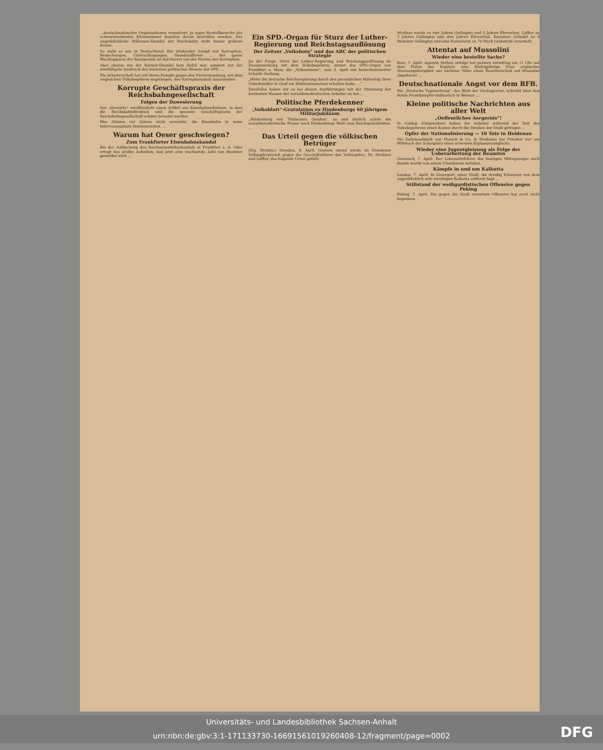…deutschnationalen Organisationen verpulvert, ja sogar Bordellbesuche der schwarzweißroten Ehrenmänner konnten davon bestritten werden. Der augenblickliche Millionen-Skandal der Reichsbahn zieht immer größere Kreise.
So sieht es aus in Deutschland: Ein stinkender Sumpf von Korruption, Bestechungen, Unterschlagungen, Skandalaffären! … der ganze Machtapparat der Bourgeoisie ist durchsetzt von der Fäulnis der Korruption.
Aber ebenso wie der Barmat-Skandal kein Zufall war, sondern nur der sinnfälligste Ausdruck des innersten politischen Wesens der SPD. …
Die Arbeiterschaft hat mit ihrem Kampfe gegen den Fürstenraubzug, mit dem siegreichen Volksbegehren angefangen, den Korruptionsstall auszumisten.
Korrupte Geschäftspraxis der Reichsbahngesellschaft
Folgen der Dawesierung
Der „Vorwärts“ veröffentlicht einen Artikel aus Eisenbahnerkreisen, in dem die Reichsbahndirektion und die gesamte Geschäftspraxis der Reichsbahngesellschaft schwer belastet werden.
Was Stinnes vor Jahren nicht erreichte, die Eisenbahn in seine Interessensphäre hineinzuziehen, …
Warum hat Oeser geschwiegen?
Zum Frankfurter Eisenbahnskandal
Bei der Aufdeckung des Reichseisenbahnskandals in Frankfurt a. d. Oder erregt das größte Aufsehen, daß jetzt eine wachsende Zahl von Beamten gemeldet wird …
Ein SPD.-Organ für Sturz der Luther-Regierung und Reichstagsauflösung
Der Zeitzer „Volksbote“ und das ABC der politischen Strategie
Zu der Frage: Sturz der Luther-Regierung und Reichstagsauflösung im Zusammenhang mit dem Volksbegehren, nimmt das SPD.-Organ von Frankfurt a. Main, die „Volksstimme“, vom 3. April mit bemerkenswerter Schärfe Stellung.
„Wenn die deutsche Reichsregierung durch den persönlichen Mißerfolg ihrer Unterhändler in Genf ein Mißtrauensvotum erhalten hatte …“
Zweifellos haben wir es bei diesen Ausführungen mit der Stimmung der breitesten Massen der sozialdemokratischen Arbeiter zu tun …
Politische Pferdekenner
„Volksblatt“-Gratulation zu Hindenburgs 60 jährigem Militärjubiläum
„Hindenburg von Thälmanns Gnaden“, so und ähnlich schrie die sozialdemokratische Presse nach Hindenburgs Wahl zum Reichspräsidenten. …
Das Urteil gegen die völkischen Betrüger
(Eig. Drahtm.) Dresden, 8. April. Gestern abend wurde im Dresdener Volksopferprozeß gegen die Geschäftsführer des Volksopfers, Dr. Meißner und Löffler, das folgende Urteil gefällt:
Meißner wurde zu vier Jahren Gefängnis und 5 Jahren Ehrverlust, Löffler zu 3 Jahren Gefängnis und drei Jahren Ehrverlust, Kassierer Gründel zu 8 Monaten Gefängnis und eine Kontoristin zu 70 Mark Geldstrafe verurteilt.
Attentat auf Mussolini
Wieder eine bestellte Sache?
Rom, 7. April. Agenzia Stefani zufolge hat gestern vormittag um 11 Uhr auf dem Platze des Kapitols eine fünfzigjährige Frau englischer Staatsangehörigkeit aus nächster Nähe einen Revolverschuß auf Mussolini abgefeuert …
Deutschnationale Angst vor dem RFB.
Die „Deutsche Tageszeitung“, das Blatt der Großagrarier, schreibt über den Roten Frontkämpfer-Aufmarsch in Weimar …
Kleine politische Nachrichten aus aller Welt
„Oeffentliches Aergernis“!
In Goldap (Ostpreußen) haben die Arbeiter während der Zeit des Volksbegehrens einen Kasten durch die Straßen der Stadt getragen …
Opfer der Nationalisierung — 10 Tote in Heidenau
Die Zellulosefabrik von Hoesch & Co. in Heidenau bei Dresden war am Mittwoch der Schauplatz eines schweren Explosionsunglücks.
Wieder eine Jugentgleisung als Folge der Ueberarbeitung der Beamten
Garmisch, 7. April. Der Lokomotivführer des heutigen Mittagszuges nach Reutte wurde von einem Unwohlsein befallen.
Kämpfe in und um Kalkutta
London, 7. April. In Gourepori, einer Stadt, die dreißig Kilometer von dem augenblicklich sehr unruhigen Kalkutta entfernt liegt …
Stillstand der weißgardistischen Offensive gegen Peking
Peking, 7. April. Die gegen die Stadt erwartete Offensive hat noch nicht begonnen.
Universitäts- und Landesbibliothek Sachsen-Anhalt
urn:nbn:de:gbv:3:1-171133730-16691561019260408-12/fragment/page=0002
DFG